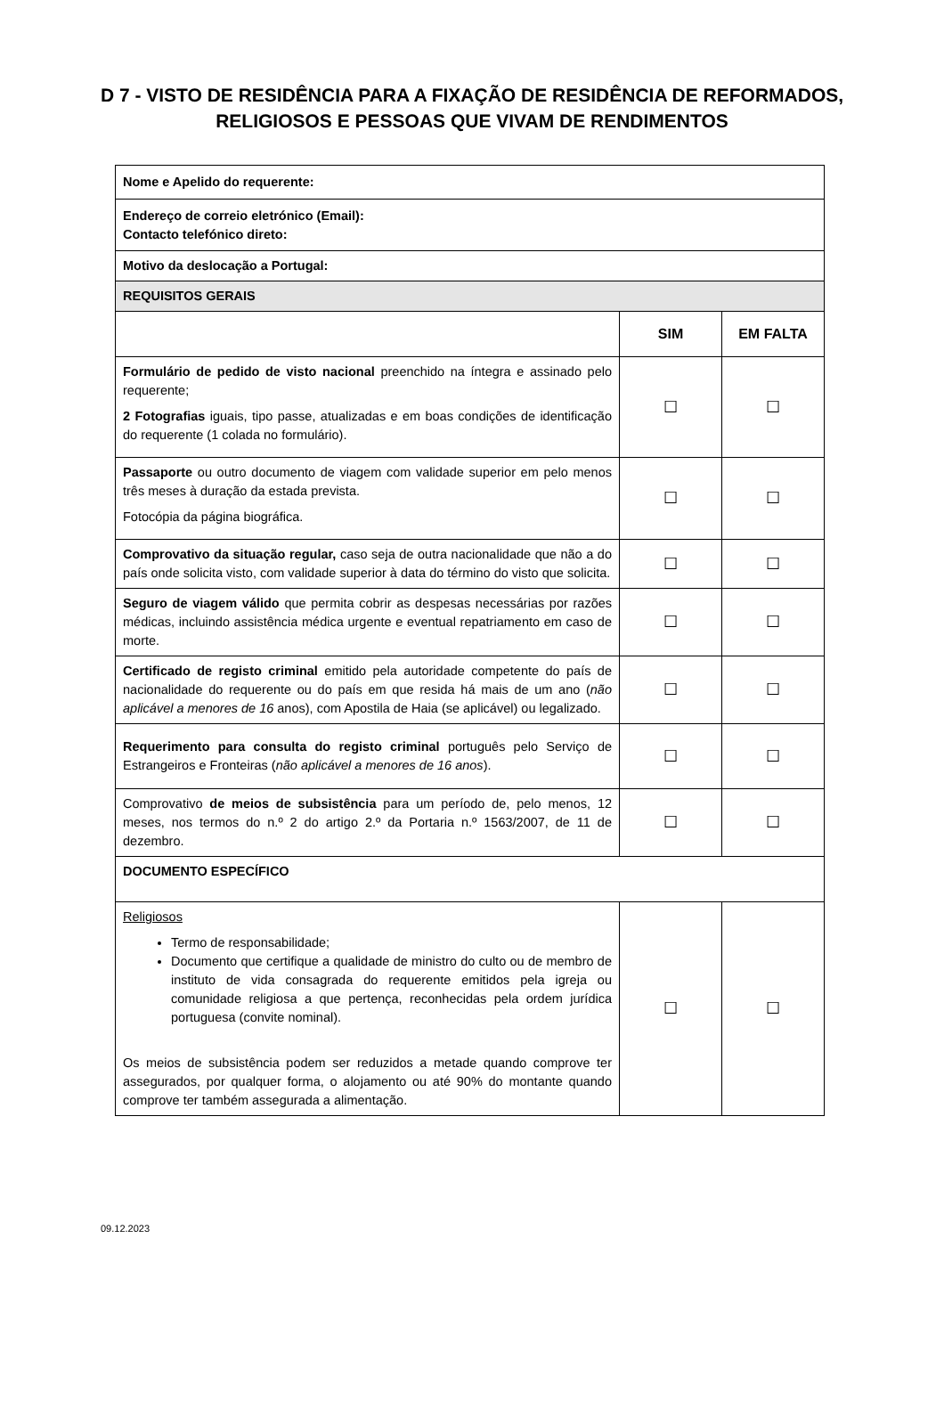D 7 - VISTO DE RESIDÊNCIA PARA A FIXAÇÃO DE RESIDÊNCIA DE REFORMADOS,
RELIGIOSOS E PESSOAS QUE VIVAM DE RENDIMENTOS
| Nome e Apelido do requerente: | | |
| Endereço de correio eletrónico (Email): Contacto telefónico direto: | | |
| Motivo da deslocação a Portugal: | | |
| REQUISITOS GERAIS | | |
| | SIM | EM FALTA |
| Formulário de pedido de visto nacional preenchido na íntegra e assinado pelo requerente; 2 Fotografias iguais, tipo passe, atualizadas e em boas condições de identificação do requerente (1 colada no formulário). | ☐ | ☐ |
| Passaporte ou outro documento de viagem com validade superior em pelo menos três meses à duração da estada prevista. Fotocópia da página biográfica. | ☐ | ☐ |
| Comprovativo da situação regular, caso seja de outra nacionalidade que não a do país onde solicita visto, com validade superior à data do término do visto que solicita. | ☐ | ☐ |
| Seguro de viagem válido que permita cobrir as despesas necessárias por razões médicas, incluindo assistência médica urgente e eventual repatriamento em caso de morte. | ☐ | ☐ |
| Certificado de registo criminal emitido pela autoridade competente do país de nacionalidade do requerente ou do país em que resida há mais de um ano ( não aplicável a menores de 16 anos), com Apostila de Haia (se aplicável) ou legalizado. | ☐ | ☐ |
| Requerimento para consulta do registo criminal português pelo Serviço de Estrangeiros e Fronteiras ( não aplicável a menores de 16 anos ). | ☐ | ☐ |
| Comprovativo de meios de subsistência para um período de, pelo menos, 12 meses, nos termos do n.º 2 do artigo 2.º da Portaria n.º 1563/2007, de 11 de dezembro. | ☐ | ☐ |
| DOCUMENTO ESPECÍFICO | | |
| Religiosos Termo de responsabilidade; Documento que certifique a qualidade de ministro do culto ou de membro de instituto de vida consagrada do requerente emitidos pela igreja ou comunidade religiosa a que pertença, reconhecidas pela ordem jurídica portuguesa (convite nominal). Os meios de subsistência podem ser reduzidos a metade quando comprove ter assegurados, por qualquer forma, o alojamento ou até 90% do montante quando comprove ter também assegurada a alimentação. | ☐ | ☐ |
09.12.2023